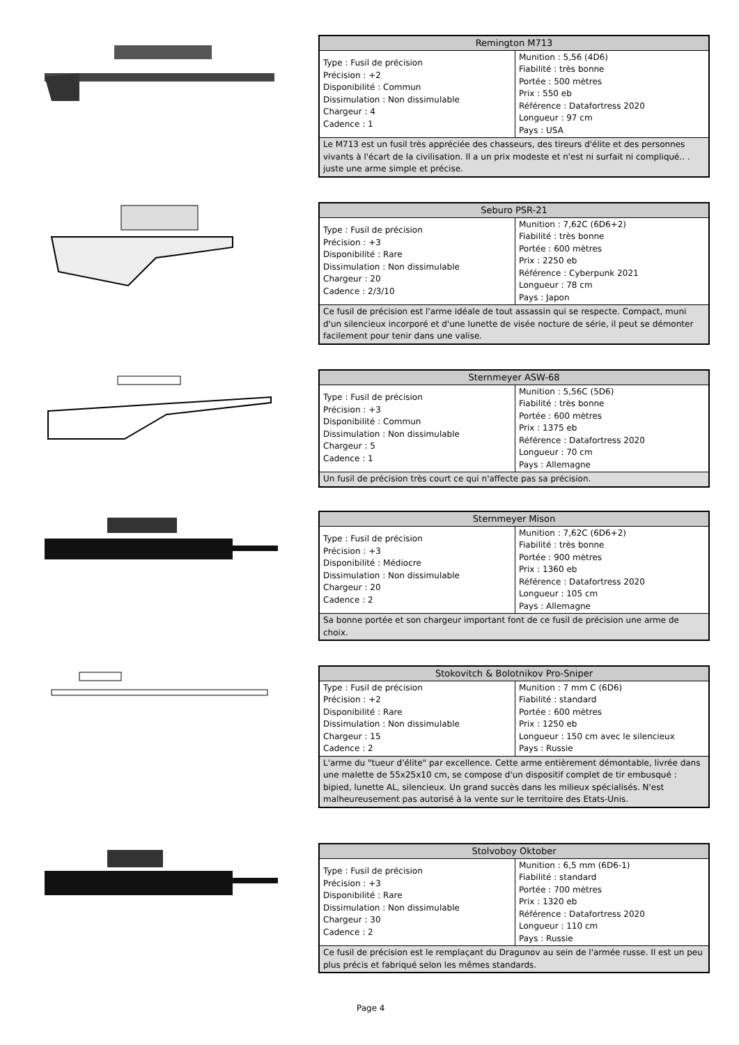| Remington M713 | |
| --- | --- |
| Type : Fusil de précision Précision : +2 Disponibilité : Commun Dissimulation : Non dissimulable Chargeur : 4 Cadence : 1 | Munition : 5,56 (4D6) Fiabilité : très bonne Portée : 500 mètres Prix : 550 eb Référence : Datafortress 2020 Longueur : 97 cm Pays : USA |
| Le M713 est un fusil très appréciée des chasseurs, des tireurs d'élite et des personnes vivants à l'écart de la civilisation. Il a un prix modeste et n'est ni surfait ni compliqué.. . juste une arme simple et précise. | |
| Seburo PSR-21 | |
| --- | --- |
| Type : Fusil de précision Précision : +3 Disponibilité : Rare Dissimulation : Non dissimulable Chargeur : 20 Cadence : 2/3/10 | Munition : 7,62C (6D6+2) Fiabilité : très bonne Portée : 600 mètres Prix : 2250 eb Référence : Cyberpunk 2021 Longueur : 78 cm Pays : Japon |
| Ce fusil de précision est l'arme idéale de tout assassin qui se respecte. Compact, muni d'un silencieux incorporé et d'une lunette de visée nocture de série, il peut se démonter facilement pour tenir dans une valise. | |
| Sternmeyer ASW-68 | |
| --- | --- |
| Type : Fusil de précision Précision : +3 Disponibilité : Commun Dissimulation : Non dissimulable Chargeur : 5 Cadence : 1 | Munition : 5,56C (5D6) Fiabilité : très bonne Portée : 600 mètres Prix : 1375 eb Référence : Datafortress 2020 Longueur : 70 cm Pays : Allemagne |
| Un fusil de précision très court ce qui n'affecte pas sa précision. | |
| Sternmeyer Mison | |
| --- | --- |
| Type : Fusil de précision Précision : +3 Disponibilité : Médiocre Dissimulation : Non dissimulable Chargeur : 20 Cadence : 2 | Munition : 7,62C (6D6+2) Fiabilité : très bonne Portée : 900 mètres Prix : 1360 eb Référence : Datafortress 2020 Longueur : 105 cm Pays : Allemagne |
| Sa bonne portée et son chargeur important font de ce fusil de précision une arme de choix. | |
| Stokovitch & Bolotnikov Pro-Sniper | |
| --- | --- |
| Type : Fusil de précision Précision : +2 Disponibilité : Rare Dissimulation : Non dissimulable Chargeur : 15 Cadence : 2 | Munition : 7 mm C (6D6) Fiabilité : standard Portée : 600 mètres Prix : 1250 eb Longueur : 150 cm avec le silencieux Pays : Russie |
| L'arme du "tueur d'élite" par excellence. Cette arme entièrement démontable, livrée dans une malette de 55x25x10 cm, se compose d'un dispositif complet de tir embusqué : bipied, lunette AL, silencieux. Un grand succès dans les milieux spécialisés. N'est malheureusement pas autorisé à la vente sur le territoire des Etats-Unis. | |
| Stolvoboy Oktober | |
| --- | --- |
| Type : Fusil de précision Précision : +3 Disponibilité : Rare Dissimulation : Non dissimulable Chargeur : 30 Cadence : 2 | Munition : 6,5 mm (6D6-1) Fiabilité : standard Portée : 700 mètres Prix : 1320 eb Référence : Datafortress 2020 Longueur : 110 cm Pays : Russie |
| Ce fusil de précision est le remplaçant du Dragunov au sein de l'armée russe. Il est un peu plus précis et fabriqué selon les mêmes standards. | |
Page 4